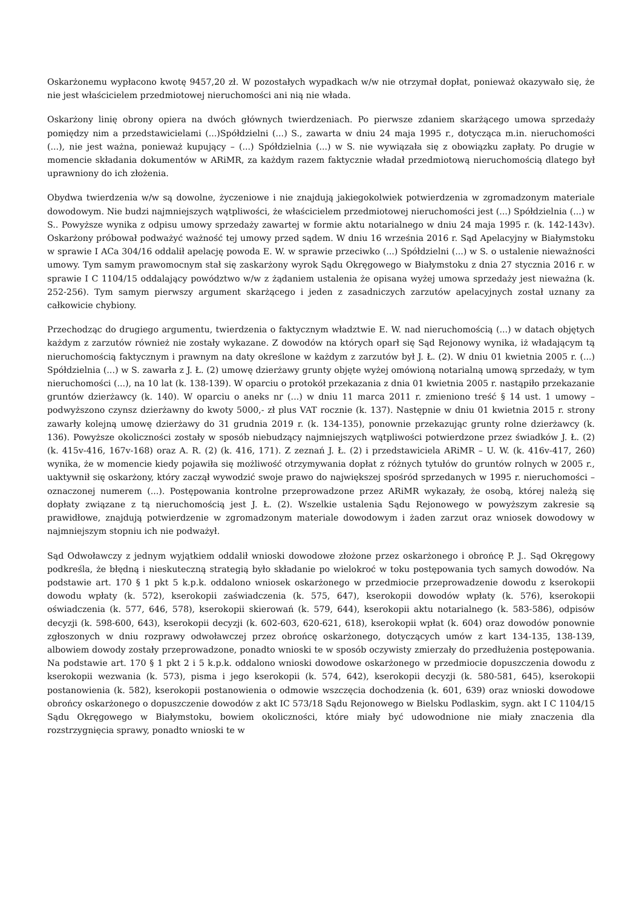Oskarżonemu wypłacono kwotę 9457,20 zł. W pozostałych wypadkach w/w nie otrzymał dopłat, ponieważ okazywało się, że nie jest właścicielem przedmiotowej nieruchomości ani nią nie włada.
Oskarżony linię obrony opiera na dwóch głównych twierdzeniach. Po pierwsze zdaniem skarżącego umowa sprzedaży pomiędzy nim a przedstawicielami (...)Spółdzielni (...) S., zawarta w dniu 24 maja 1995 r., dotycząca m.in. nieruchomości (...), nie jest ważna, ponieważ kupujący – (...) Spółdzielnia (...) w S. nie wywiązała się z obowiązku zapłaty. Po drugie w momencie składania dokumentów w ARiMR, za każdym razem faktycznie władał przedmiotową nieruchomością dlatego był uprawniony do ich złożenia.
Obydwa twierdzenia w/w są dowolne, życzeniowe i nie znajdują jakiegokolwiek potwierdzenia w zgromadzonym materiale dowodowym. Nie budzi najmniejszych wątpliwości, że właścicielem przedmiotowej nieruchomości jest (...) Spółdzielnia (...) w S.. Powyższe wynika z odpisu umowy sprzedaży zawartej w formie aktu notarialnego w dniu 24 maja 1995 r. (k. 142-143v). Oskarżony próbował podważyć ważność tej umowy przed sądem. W dniu 16 września 2016 r. Sąd Apelacyjny w Białymstoku w sprawie I ACa 304/16 oddalił apelację powoda E. W. w sprawie przeciwko (...) Spółdzielni (...) w S. o ustalenie nieważności umowy. Tym samym prawomocnym stał się zaskarżony wyrok Sądu Okręgowego w Białymstoku z dnia 27 stycznia 2016 r. w sprawie I C 1104/15 oddalający powództwo w/w z żądaniem ustalenia że opisana wyżej umowa sprzedaży jest nieważna (k. 252-256). Tym samym pierwszy argument skarżącego i jeden z zasadniczych zarzutów apelacyjnych został uznany za całkowicie chybiony.
Przechodząc do drugiego argumentu, twierdzenia o faktycznym władztwie E. W. nad nieruchomością (...) w datach objętych każdym z zarzutów również nie zostały wykazane. Z dowodów na których oparł się Sąd Rejonowy wynika, iż władającym tą nieruchomością faktycznym i prawnym na daty określone w każdym z zarzutów był J. Ł. (2). W dniu 01 kwietnia 2005 r. (...) Spółdzielnia (...) w S. zawarła z J. Ł. (2) umowę dzierżawy grunty objęte wyżej omówioną notarialną umową sprzedaży, w tym nieruchomości (...), na 10 lat (k. 138-139). W oparciu o protokół przekazania z dnia 01 kwietnia 2005 r. nastąpiło przekazanie gruntów dzierżawcy (k. 140). W oparciu o aneks nr (...) w dniu 11 marca 2011 r. zmieniono treść § 14 ust. 1 umowy – podwyższono czynsz dzierżawny do kwoty 5000,- zł plus VAT rocznie (k. 137). Następnie w dniu 01 kwietnia 2015 r. strony zawarły kolejną umowę dzierżawy do 31 grudnia 2019 r. (k. 134-135), ponownie przekazując grunty rolne dzierżawcy (k. 136). Powyższe okoliczności zostały w sposób niebudzący najmniejszych wątpliwości potwierdzone przez świadków J. Ł. (2) (k. 415v-416, 167v-168) oraz A. R. (2) (k. 416, 171). Z zeznań J. Ł. (2) i przedstawiciela ARiMR – U. W. (k. 416v-417, 260) wynika, że w momencie kiedy pojawiła się możliwość otrzymywania dopłat z różnych tytułów do gruntów rolnych w 2005 r., uaktywnił się oskarżony, który zaczął wywodzić swoje prawo do największej spośród sprzedanych w 1995 r. nieruchomości – oznaczonej numerem (...). Postępowania kontrolne przeprowadzone przez ARiMR wykazały, że osobą, której należą się dopłaty związane z tą nieruchomością jest J. Ł. (2). Wszelkie ustalenia Sądu Rejonowego w powyższym zakresie są prawidłowe, znajdują potwierdzenie w zgromadzonym materiale dowodowym i żaden zarzut oraz wniosek dowodowy w najmniejszym stopniu ich nie podważył.
Sąd Odwoławczy z jednym wyjątkiem oddalił wnioski dowodowe złożone przez oskarżonego i obrońcę P. J.. Sąd Okręgowy podkreśla, że błędną i nieskuteczną strategią było składanie po wielokroć w toku postępowania tych samych dowodów. Na podstawie art. 170 § 1 pkt 5 k.p.k. oddalono wniosek oskarżonego w przedmiocie przeprowadzenie dowodu z kserokopii dowodu wpłaty (k. 572), kserokopii zaświadczenia (k. 575, 647), kserokopii dowodów wpłaty (k. 576), kserokopii oświadczenia (k. 577, 646, 578), kserokopii skierowań (k. 579, 644), kserokopii aktu notarialnego (k. 583-586), odpisów decyzji (k. 598-600, 643), kserokopii decyzji (k. 602-603, 620-621, 618), kserokopii wpłat (k. 604) oraz dowodów ponownie zgłoszonych w dniu rozprawy odwoławczej przez obrońcę oskarżonego, dotyczących umów z kart 134-135, 138-139, albowiem dowody zostały przeprowadzone, ponadto wnioski te w sposób oczywisty zmierzały do przedłużenia postępowania. Na podstawie art. 170 § 1 pkt 2 i 5 k.p.k. oddalono wnioski dowodowe oskarżonego w przedmiocie dopuszczenia dowodu z kserokopii wezwania (k. 573), pisma i jego kserokopii (k. 574, 642), kserokopii decyzji (k. 580-581, 645), kserokopii postanowienia (k. 582), kserokopii postanowienia o odmowie wszczęcia dochodzenia (k. 601, 639) oraz wnioski dowodowe obrońcy oskarżonego o dopuszczenie dowodów z akt IC 573/18 Sądu Rejonowego w Bielsku Podlaskim, sygn. akt I C 1104/15 Sądu Okręgowego w Białymstoku, bowiem okoliczności, które miały być udowodnione nie miały znaczenia dla rozstrzygnięcia sprawy, ponadto wnioski te w